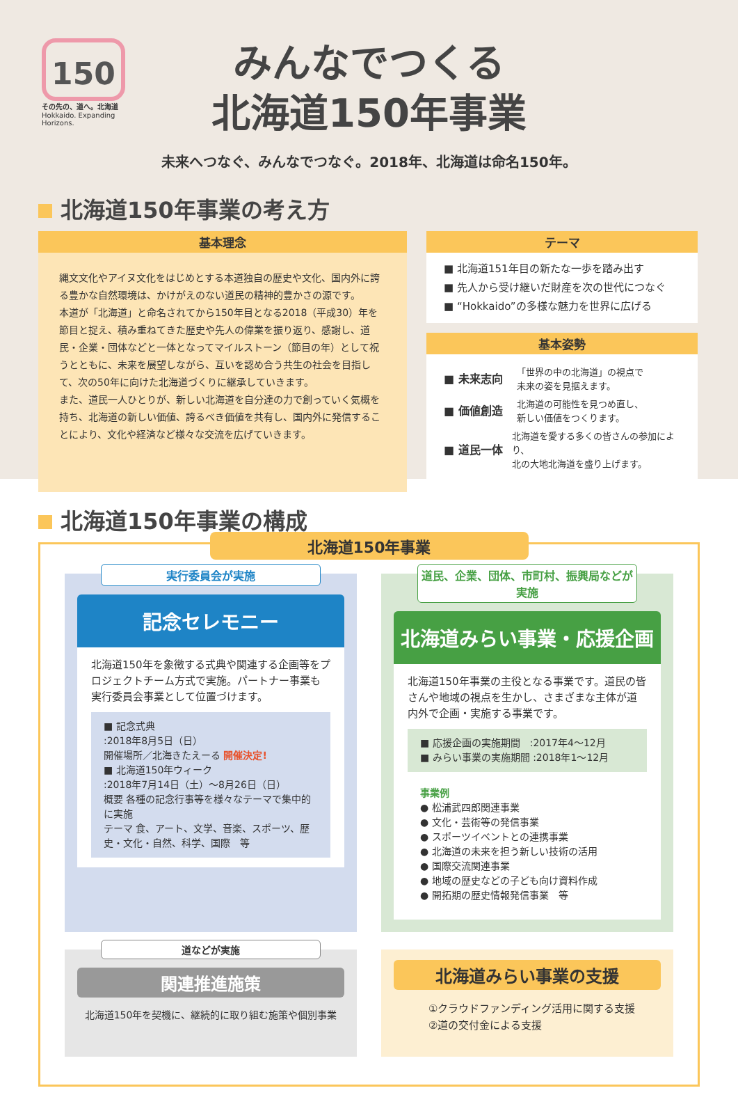150
その先の、道へ。北海道
Hokkaido. Expanding Horizons.
みんなでつくる
北海道150年事業
未来へつなぐ、みんなでつなぐ。2018年、北海道は命名150年。
北海道150年事業の考え方
基本理念
縄文文化やアイヌ文化をはじめとする本道独自の歴史や文化、国内外に誇る豊かな自然環境は、かけがえのない道民の精神的豊かさの源です。
本道が「北海道」と命名されてから150年目となる2018（平成30）年を節目と捉え、積み重ねてきた歴史や先人の偉業を振り返り、感謝し、道民・企業・団体などと一体となってマイルストーン（節目の年）として祝うとともに、未来を展望しながら、互いを認め合う共生の社会を目指して、次の50年に向けた北海道づくりに継承していきます。
また、道民一人ひとりが、新しい北海道を自分達の力で創っていく気概を持ち、北海道の新しい価値、誇るべき価値を共有し、国内外に発信することにより、文化や経済など様々な交流を広げていきます。
テーマ
■ 北海道151年目の新たな一歩を踏み出す
■ 先人から受け継いだ財産を次の世代につなぐ
■ “Hokkaido”の多様な魅力を世界に広げる
基本姿勢
■ 未来志向 「世界の中の北海道」の視点で
未来の姿を見据えます。
■ 価値創造 北海道の可能性を見つめ直し、
新しい価値をつくります。
■ 道民一体 北海道を愛する多くの皆さんの参加により、
北の大地北海道を盛り上げます。
北海道150年事業の構成
北海道150年事業
実行委員会が実施
記念セレモニー
北海道150年を象徴する式典や関連する企画等をプロジェクトチーム方式で実施。パートナー事業も実行委員会事業として位置づけます。
■ 記念式典
:2018年8月5日（日）
開催場所／北海きたえーる 開催決定!
■ 北海道150年ウィーク
:2018年7月14日（土）～8月26日（日）
概要 各種の記念行事等を様々なテーマで集中的に実施
テーマ 食、アート、文学、音楽、スポーツ、歴史・文化・自然、科学、国際　等
道民、企業、団体、市町村、振興局などが実施
北海道みらい事業・応援企画
北海道150年事業の主役となる事業です。道民の皆さんや地域の視点を生かし、さまざまな主体が道内外で企画・実施する事業です。
■ 応援企画の実施期間　:2017年4～12月
■ みらい事業の実施期間 :2018年1～12月
事業例
● 松浦武四郎関連事業
● 文化・芸術等の発信事業
● スポーツイベントとの連携事業
● 北海道の未来を担う新しい技術の活用
● 国際交流関連事業
● 地域の歴史などの子ども向け資料作成
● 開拓期の歴史情報発信事業　等
道などが実施
関連推進施策
北海道150年を契機に、継続的に取り組む施策や個別事業
北海道みらい事業の支援
①クラウドファンディング活用に関する支援
②道の交付金による支援